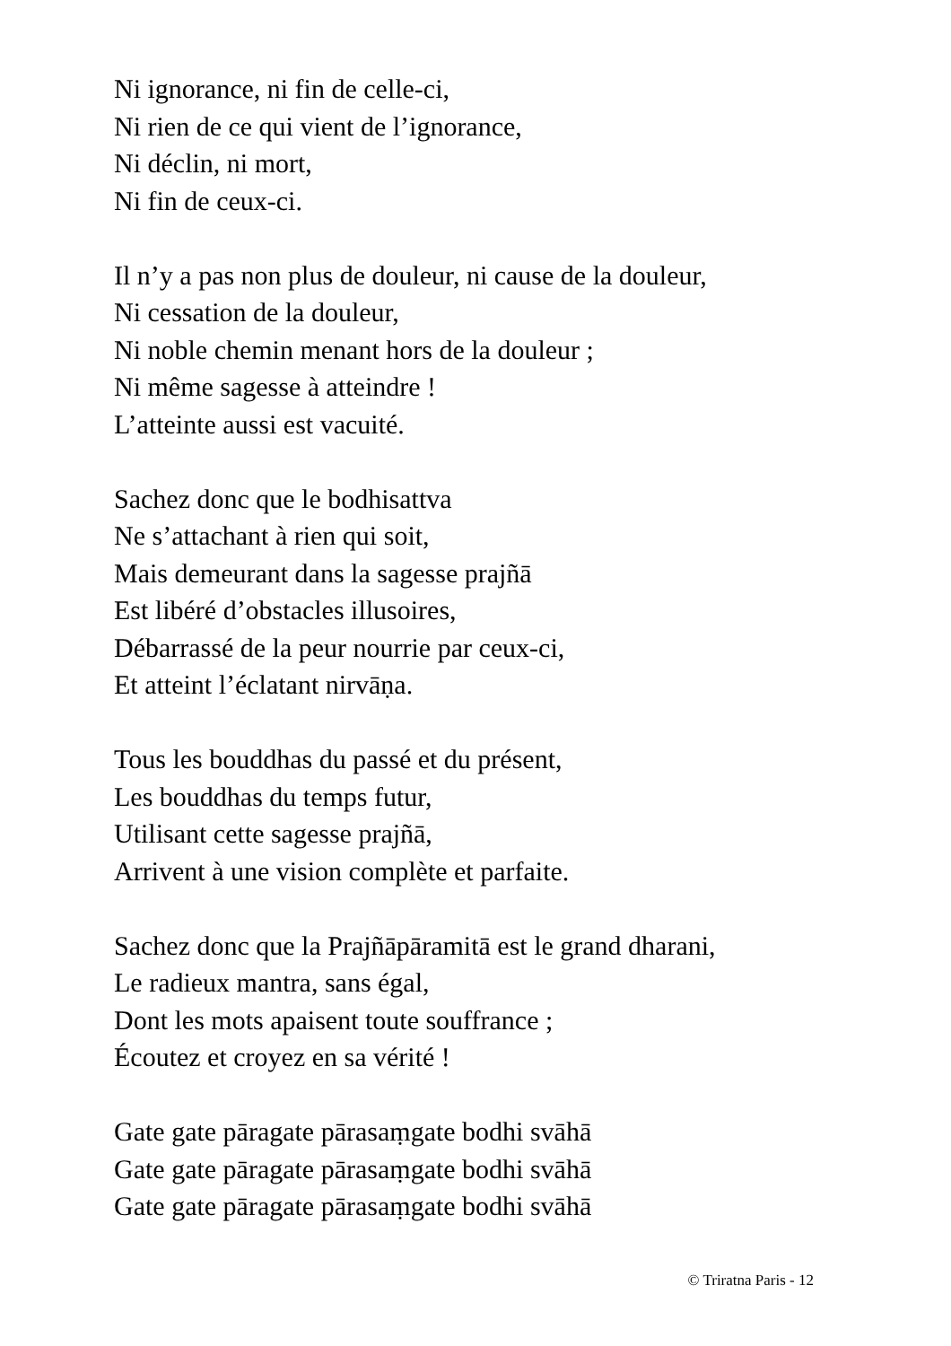Ni ignorance, ni fin de celle-ci,
Ni rien de ce qui vient de l’ignorance,
Ni déclin, ni mort,
Ni fin de ceux-ci.
Il n’y a pas non plus de douleur, ni cause de la douleur,
Ni cessation de la douleur,
Ni noble chemin menant hors de la douleur ;
Ni même sagesse à atteindre !
L’atteinte aussi est vacuité.
Sachez donc que le bodhisattva
Ne s’attachant à rien qui soit,
Mais demeurant dans la sagesse prajñā
Est libéré d’obstacles illusoires,
Débarrassé de la peur nourrie par ceux-ci,
Et atteint l’éclatant nirvāṇa.
Tous les bouddhas du passé et du présent,
Les bouddhas du temps futur,
Utilisant cette sagesse prajñā,
Arrivent à une vision complète et parfaite.
Sachez donc que la Prajñāpāramitā est le grand dharani,
Le radieux mantra, sans égal,
Dont les mots apaisent toute souffrance ;
Écoutez et croyez en sa vérité !
Gate gate pāragate pārasaṃgate bodhi svāhā
Gate gate pāragate pārasaṃgate bodhi svāhā
Gate gate pāragate pārasaṃgate bodhi svāhā
© Triratna Paris - 12